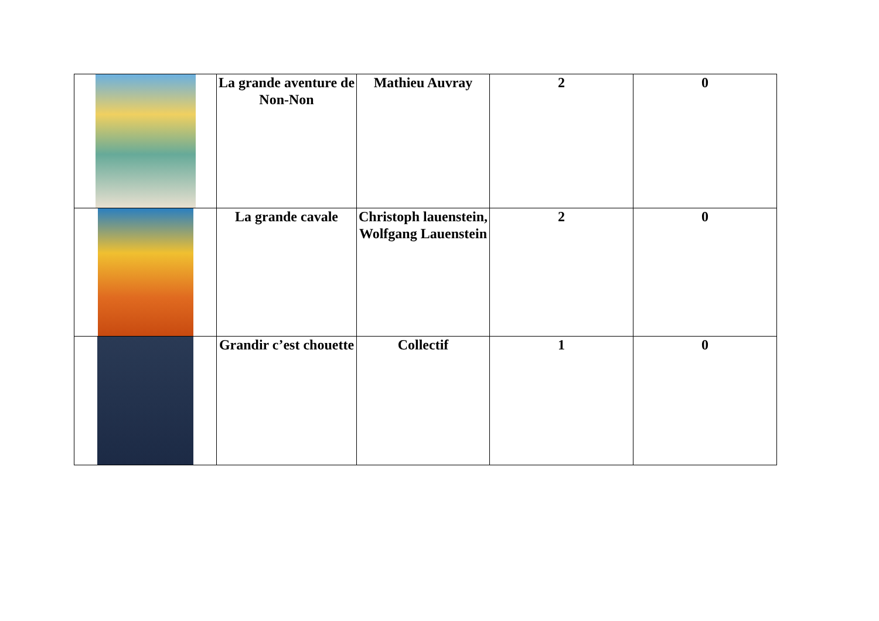| | La grande aventure de Non-Non | Mathieu Auvray | 2 | 0 |
| | La grande cavale | Christoph lauenstein, Wolfgang Lauenstein | 2 | 0 |
| | Grandir c’est chouette | Collectif | 1 | 0 |